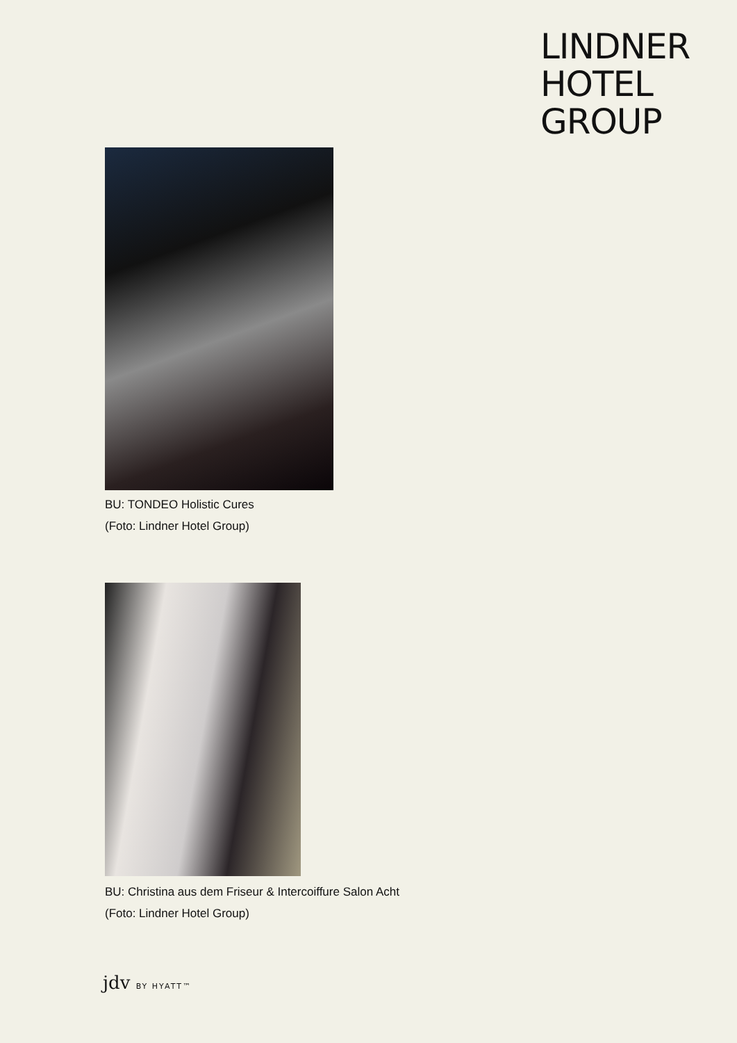LINDNER
HOTEL
GROUP
BU: TONDEO Holistic Cures
(Foto: Lindner Hotel Group)
BU: Christina aus dem Friseur & Intercoiffure Salon Acht
(Foto: Lindner Hotel Group)
jdv BY HYATT™